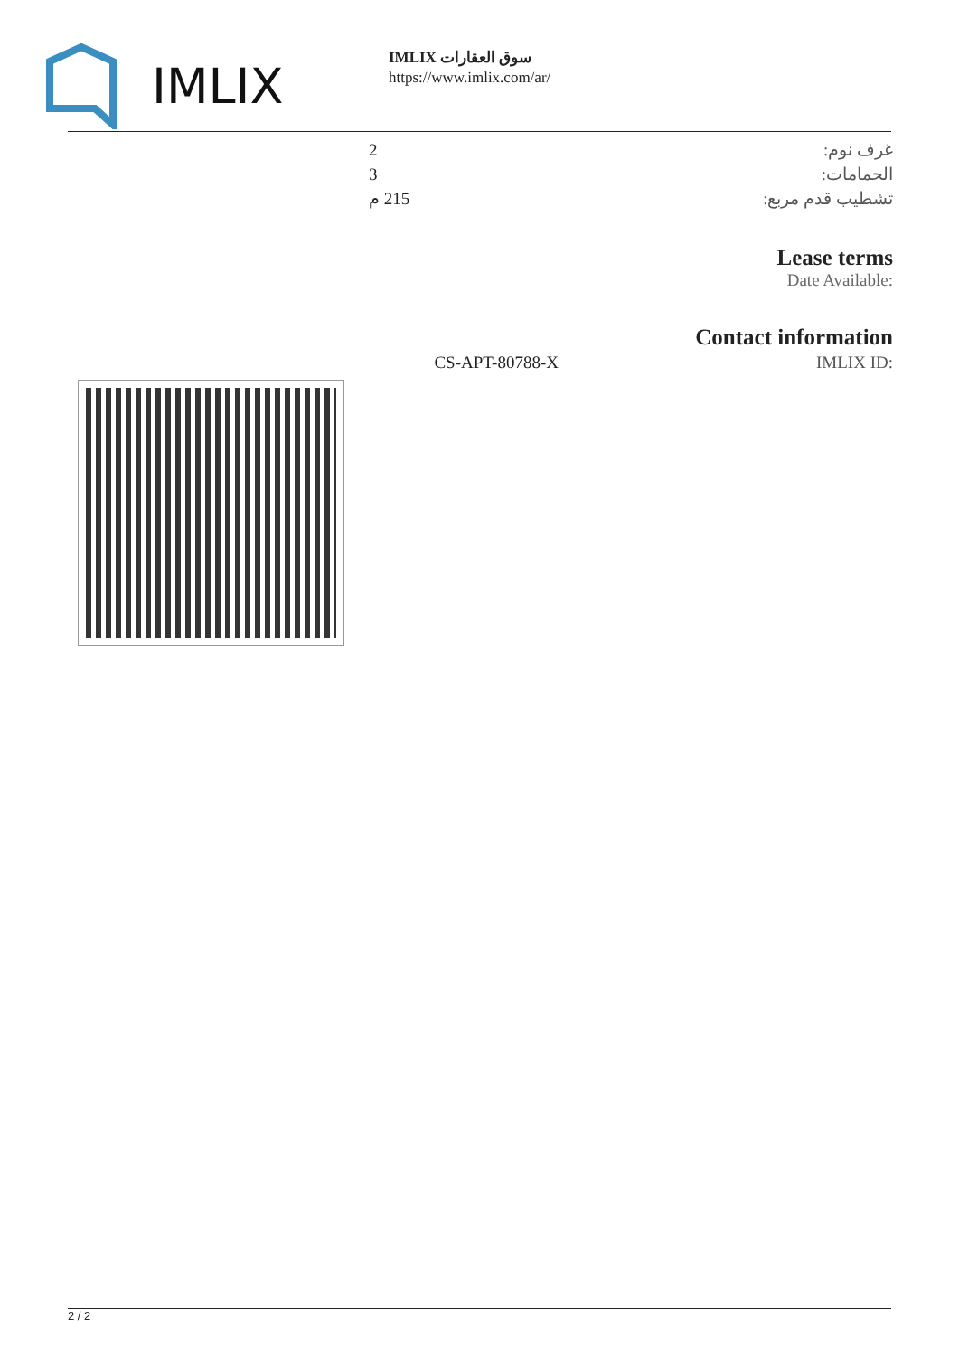IMLIX
IMLIX سوق العقارات
https://www.imlix.com/ar/
| غرف نوم: | 2 |
| الحمامات: | 3 |
| تشطيب قدم مربع: | 215 م |
Lease terms
Date Available:
Contact information
| CS-APT-80788-X | IMLIX ID: |
2 / 2